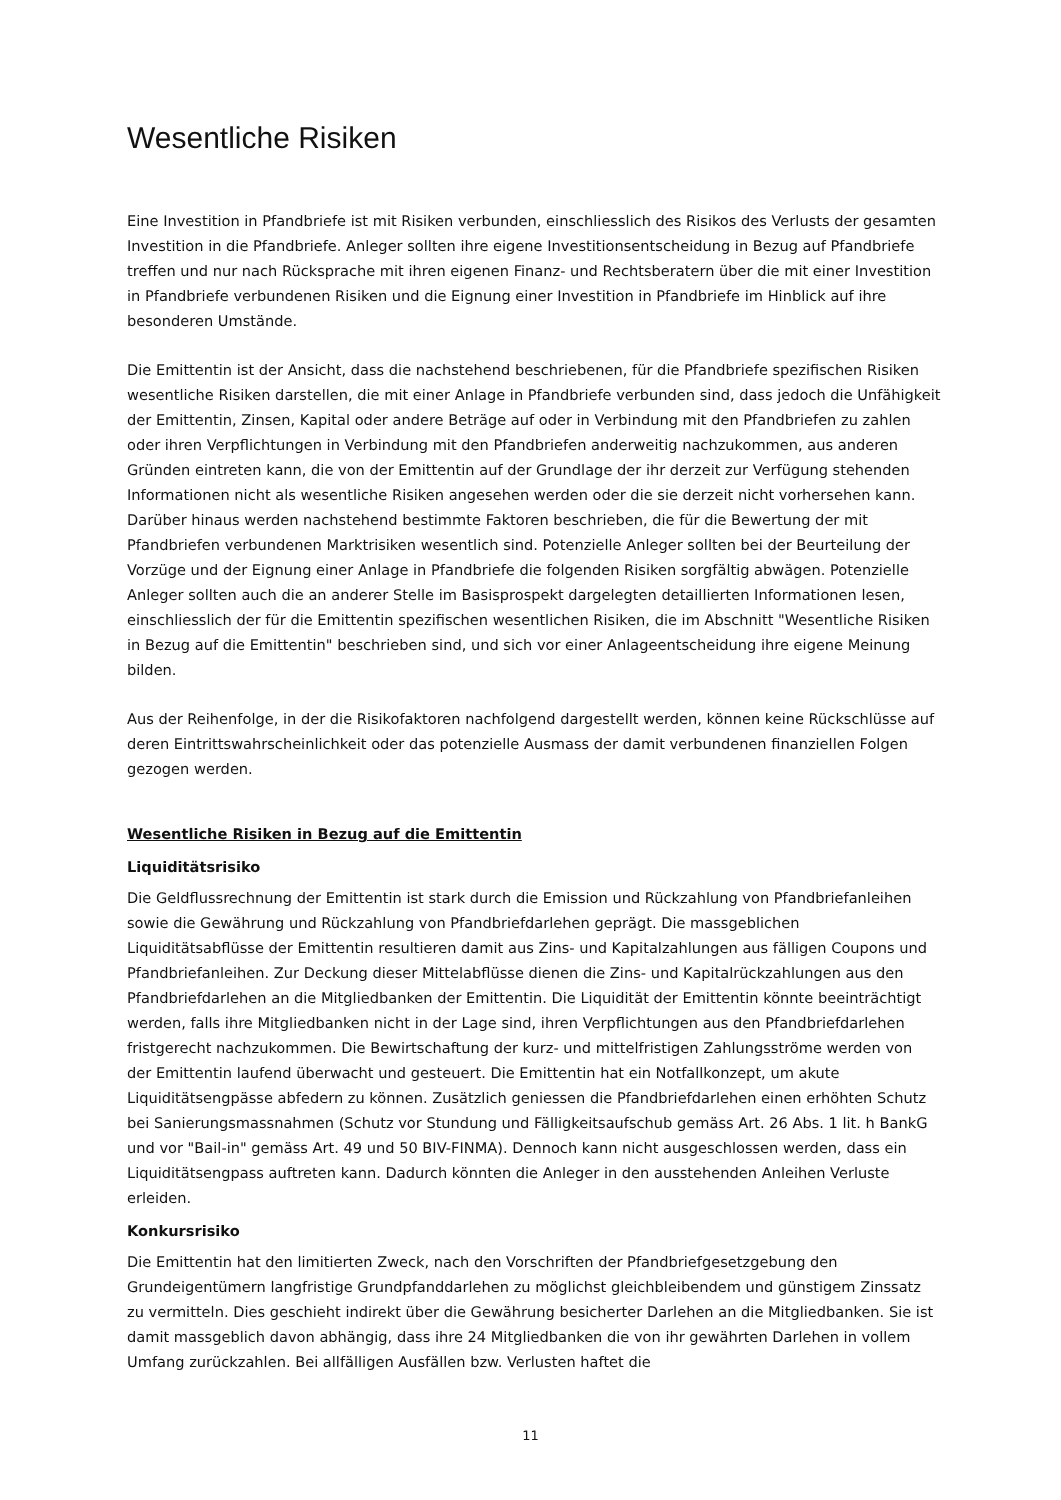Wesentliche Risiken
Eine Investition in Pfandbriefe ist mit Risiken verbunden, einschliesslich des Risikos des Verlusts der gesamten Investition in die Pfandbriefe. Anleger sollten ihre eigene Investitionsentscheidung in Bezug auf Pfandbriefe treffen und nur nach Rücksprache mit ihren eigenen Finanz- und Rechtsberatern über die mit einer Investition in Pfandbriefe verbundenen Risiken und die Eignung einer Investition in Pfandbriefe im Hinblick auf ihre besonderen Umstände.
Die Emittentin ist der Ansicht, dass die nachstehend beschriebenen, für die Pfandbriefe spezifischen Risiken wesentliche Risiken darstellen, die mit einer Anlage in Pfandbriefe verbunden sind, dass jedoch die Unfähigkeit der Emittentin, Zinsen, Kapital oder andere Beträge auf oder in Verbindung mit den Pfandbriefen zu zahlen oder ihren Verpflichtungen in Verbindung mit den Pfandbriefen anderweitig nachzukommen, aus anderen Gründen eintreten kann, die von der Emittentin auf der Grundlage der ihr derzeit zur Verfügung stehenden Informationen nicht als wesentliche Risiken angesehen werden oder die sie derzeit nicht vorhersehen kann. Darüber hinaus werden nachstehend bestimmte Faktoren beschrieben, die für die Bewertung der mit Pfandbriefen verbundenen Marktrisiken wesentlich sind. Potenzielle Anleger sollten bei der Beurteilung der Vorzüge und der Eignung einer Anlage in Pfandbriefe die folgenden Risiken sorgfältig abwägen. Potenzielle Anleger sollten auch die an anderer Stelle im Basisprospekt dargelegten detaillierten Informationen lesen, einschliesslich der für die Emittentin spezifischen wesentlichen Risiken, die im Abschnitt "Wesentliche Risiken in Bezug auf die Emittentin" beschrieben sind, und sich vor einer Anlageentscheidung ihre eigene Meinung bilden.
Aus der Reihenfolge, in der die Risikofaktoren nachfolgend dargestellt werden, können keine Rückschlüsse auf deren Eintrittswahrscheinlichkeit oder das potenzielle Ausmass der damit verbundenen finanziellen Folgen gezogen werden.
Wesentliche Risiken in Bezug auf die Emittentin
Liquiditätsrisiko
Die Geldflussrechnung der Emittentin ist stark durch die Emission und Rückzahlung von Pfandbriefanleihen sowie die Gewährung und Rückzahlung von Pfandbriefdarlehen geprägt. Die massgeblichen Liquiditätsabflüsse der Emittentin resultieren damit aus Zins- und Kapitalzahlungen aus fälligen Coupons und Pfandbriefanleihen. Zur Deckung dieser Mittelabflüsse dienen die Zins- und Kapitalrückzahlungen aus den Pfandbriefdarlehen an die Mitgliedbanken der Emittentin. Die Liquidität der Emittentin könnte beeinträchtigt werden, falls ihre Mitgliedbanken nicht in der Lage sind, ihren Verpflichtungen aus den Pfandbriefdarlehen fristgerecht nachzukommen. Die Bewirtschaftung der kurz- und mittelfristigen Zahlungsströme werden von der Emittentin laufend überwacht und gesteuert. Die Emittentin hat ein Notfallkonzept, um akute Liquiditätsengpässe abfedern zu können. Zusätzlich geniessen die Pfandbriefdarlehen einen erhöhten Schutz bei Sanierungsmassnahmen (Schutz vor Stundung und Fälligkeitsaufschub gemäss Art. 26 Abs. 1 lit. h BankG und vor "Bail-in" gemäss Art. 49 und 50 BIV-FINMA). Dennoch kann nicht ausgeschlossen werden, dass ein Liquiditätsengpass auftreten kann. Dadurch könnten die Anleger in den ausstehenden Anleihen Verluste erleiden.
Konkursrisiko
Die Emittentin hat den limitierten Zweck, nach den Vorschriften der Pfandbriefgesetzgebung den Grundeigentümern langfristige Grundpfanddarlehen zu möglichst gleichbleibendem und günstigem Zinssatz zu vermitteln. Dies geschieht indirekt über die Gewährung besicherter Darlehen an die Mitgliedbanken. Sie ist damit massgeblich davon abhängig, dass ihre 24 Mitgliedbanken die von ihr gewährten Darlehen in vollem Umfang zurückzahlen. Bei allfälligen Ausfällen bzw. Verlusten haftet die
11